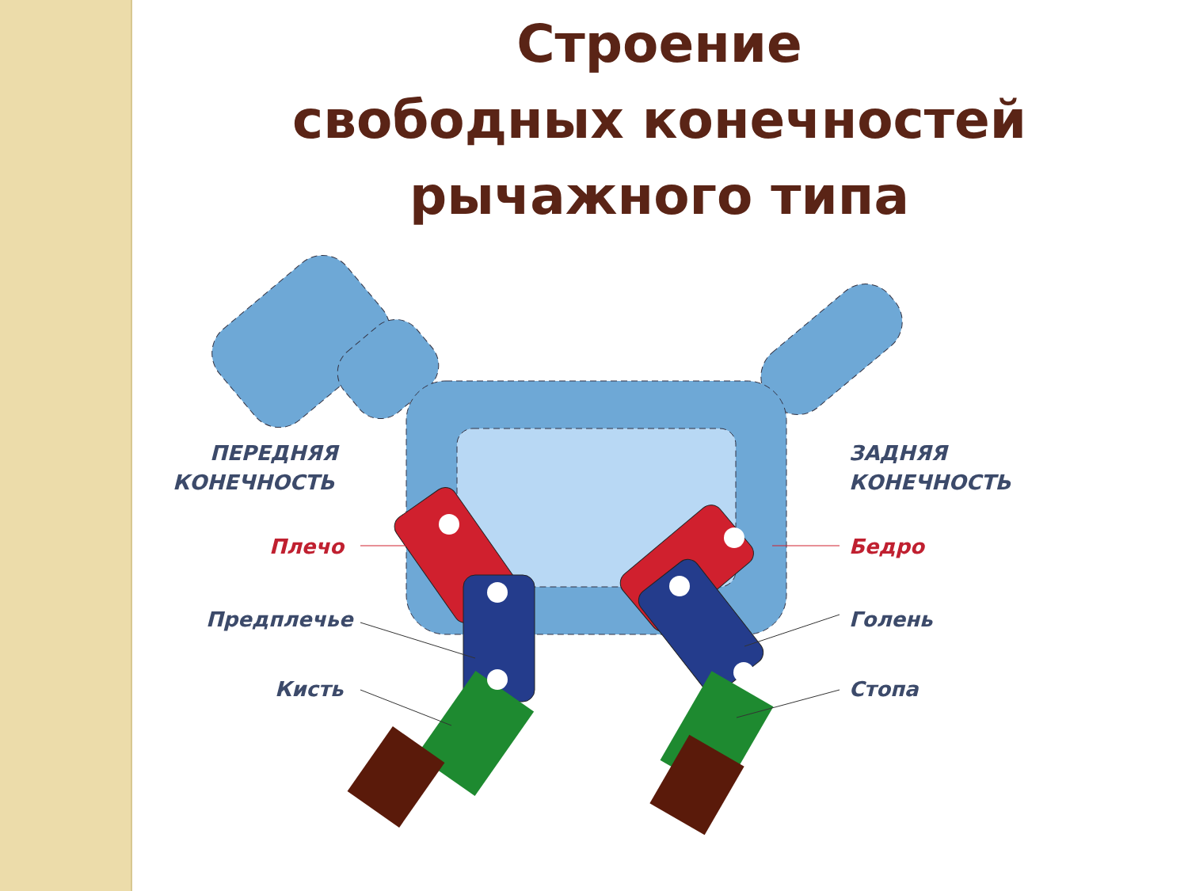Строение
свободных конечностей
рычажного типа
ПЕРЕДНЯЯ
КОНЕЧНОСТЬ
ЗАДНЯЯ
КОНЕЧНОСТЬ
Плечо
Бедро
Предплечье
Голень
Кисть
Стопа